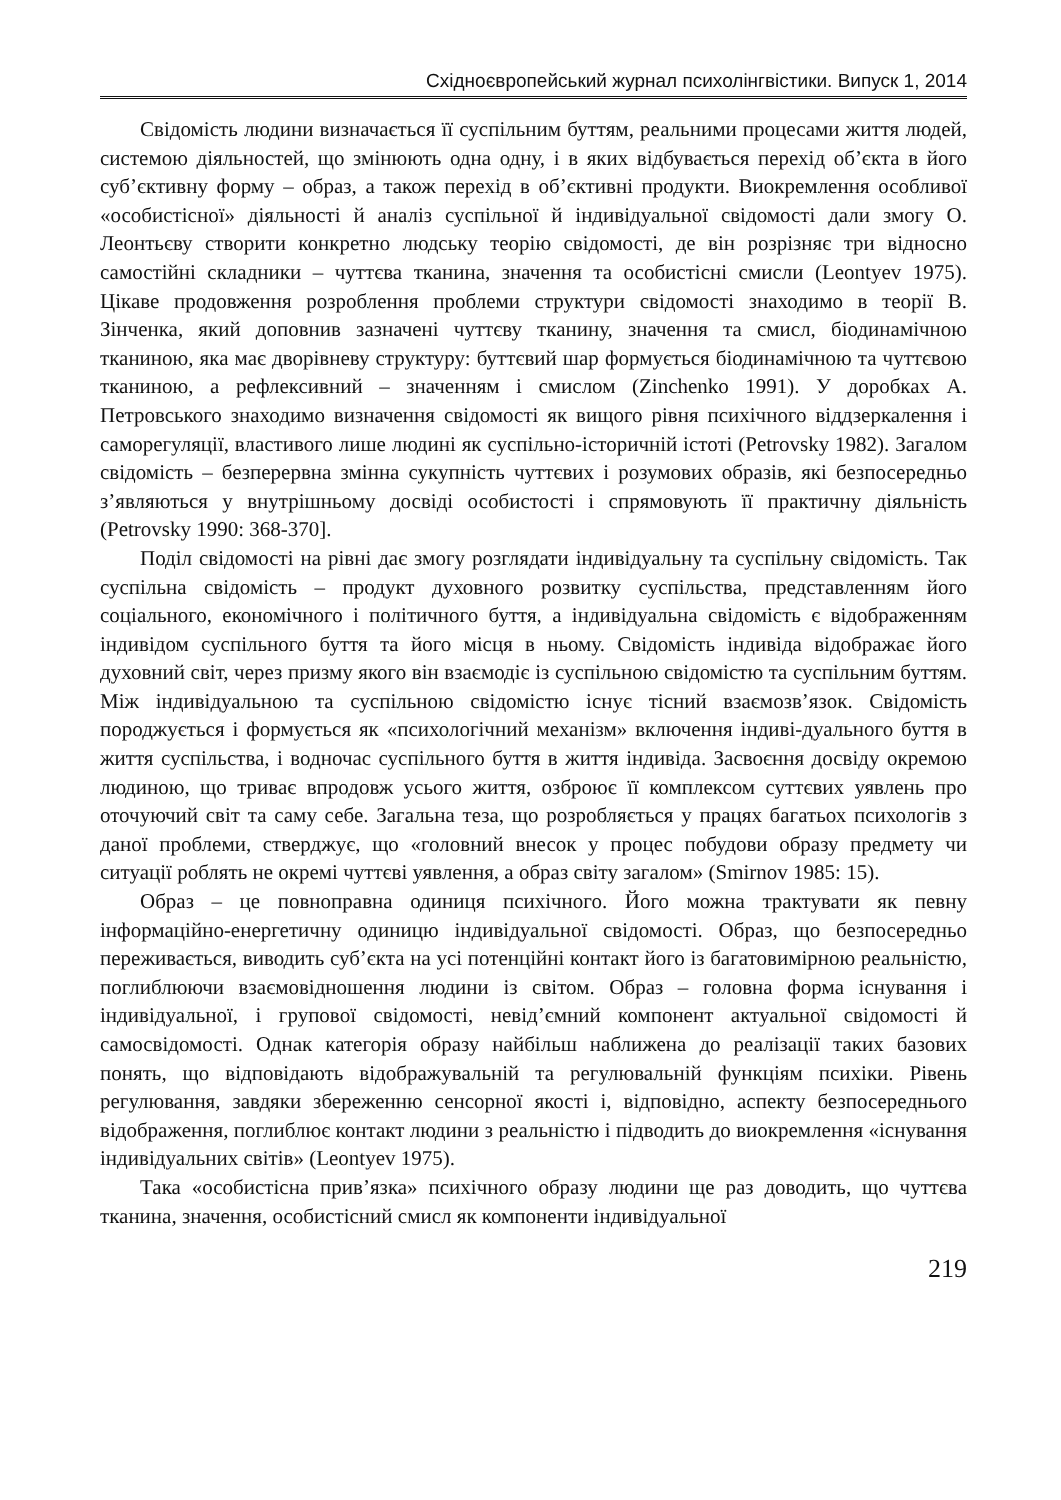Східноєвропейський журнал психолінгвістики. Випуск 1, 2014
Свідомість людини визначається її суспільним буттям, реальними процесами життя людей, системою діяльностей, що змінюють одна одну, і в яких відбувається перехід об’єкта в його суб’єктивну форму – образ, а також перехід в об’єктивні продукти. Виокремлення особливої «особистісної» діяльності й аналіз суспільної й індивідуальної свідомості дали змогу О. Леонтьєву створити конкретно людську теорію свідомості, де він розрізняє три відносно самостійні складники – чуттєва тканина, значення та особистісні смисли (Leontyev 1975). Цікаве продовження розроблення проблеми структури свідомості знаходимо в теорії В. Зінченка, який доповнив зазначені чуттєву тканину, значення та смисл, біодинамічною тканиною, яка має дворівневу структуру: буттєвий шар формується біодинамічною та чуттєвою тканиною, а рефлексивний – значенням і смислом (Zinchenko 1991). У доробках А. Петровського знаходимо визначення свідомості як вищого рівня психічного віддзеркалення і саморегуляції, властивого лише людині як суспільно-історичній істоті (Petrovsky 1982). Загалом свідомість – безперервна змінна сукупність чуттєвих і розумових образів, які безпосередньо з’являються у внутрішньому досвіді особистості і спрямовують її практичну діяльність (Petrovsky 1990: 368-370].
Поділ свідомості на рівні дає змогу розглядати індивідуальну та суспільну свідомість. Так суспільна свідомість – продукт духовного розвитку суспільства, представленням його соціального, економічного і політичного буття, а індивідуальна свідомість є відображенням індивідом суспільного буття та його місця в ньому. Свідомість індивіда відображає його духовний світ, через призму якого він взаємодіє із суспільною свідомістю та суспільним буттям. Між індивідуальною та суспільною свідомістю існує тісний взаємозв’язок. Свідомість породжується і формується як «психологічний механізм» включення індиві-дуального буття в життя суспільства, і водночас суспільного буття в життя індивіда. Засвоєння досвіду окремою людиною, що триває впродовж усього життя, озброює її комплексом суттєвих уявлень про оточуючий світ та саму себе. Загальна теза, що розробляється у працях багатьох психологів з даної проблеми, стверджує, що «головний внесок у процес побудови образу предмету чи ситуації роблять не окремі чуттєві уявлення, а образ світу загалом» (Smirnov 1985: 15).
Образ – це повноправна одиниця психічного. Його можна трактувати як певну інформаційно-енергетичну одиницю індивідуальної свідомості. Образ, що безпосередньо переживається, виводить суб’єкта на усі потенційні контакт його із багатовимірною реальністю, поглиблюючи взаємовідношення людини із світом. Образ – головна форма існування і індивідуальної, і групової свідомості, невід’ємний компонент актуальної свідомості й самосвідомості. Однак категорія образу найбільш наближена до реалізації таких базових понять, що відповідають відображувальній та регулювальній функціям психіки. Рівень регулювання, завдяки збереженню сенсорної якості і, відповідно, аспекту безпосереднього відображення, поглиблює контакт людини з реальністю і підводить до виокремлення «існування індивідуальних світів» (Leontyev 1975).
Така «особистісна прив’язка» психічного образу людини ще раз доводить, що чуттєва тканина, значення, особистісний смисл як компоненти індивідуальної
219